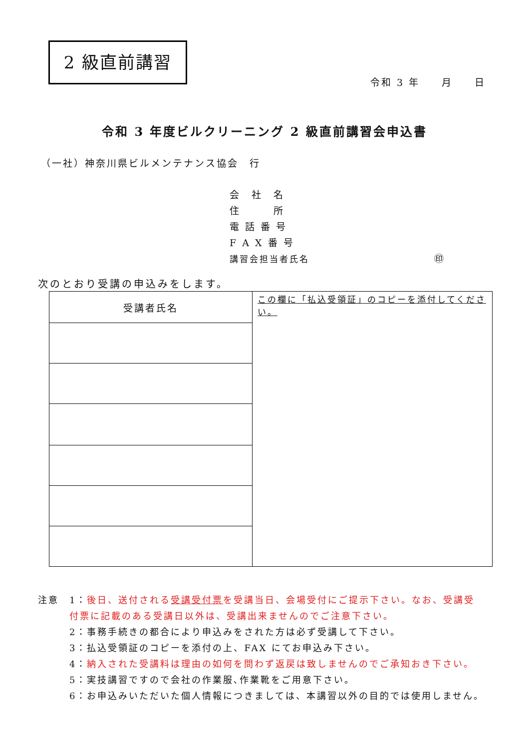2 級直前講習
令和 3 年　　月　　日
令和 3 年度ビルクリーニング 2 級直前講習会申込書
（一社）神奈川県ビルメンテナンス協会　行
会　社　名
住　　　所
電 話 番 号
F A X 番 号
講習会担当者氏名 ㊞
次のとおり受講の申込みをします。
| 受講者氏名 | この欄に「払込受領証」のコピーを添付してください。 |
注意　1：後日、送付される受講受付票を受講当日、会場受付にご提示下さい。なお、受講受
　　　付票に記載のある受講日以外は、受講出来ませんのでご注意下さい。
　　　2：事務手続きの都合により申込みをされた方は必ず受講して下さい。
　　　3：払込受領証のコピーを添付の上、FAX にてお申込み下さい。
　　　4：納入された受講料は理由の如何を問わず返戻は致しませんのでご承知おき下さい。
　　　5：実技講習ですので会社の作業服､作業靴をご用意下さい。
　　　6：お申込みいただいた個人情報につきましては、本講習以外の目的では使用しません。